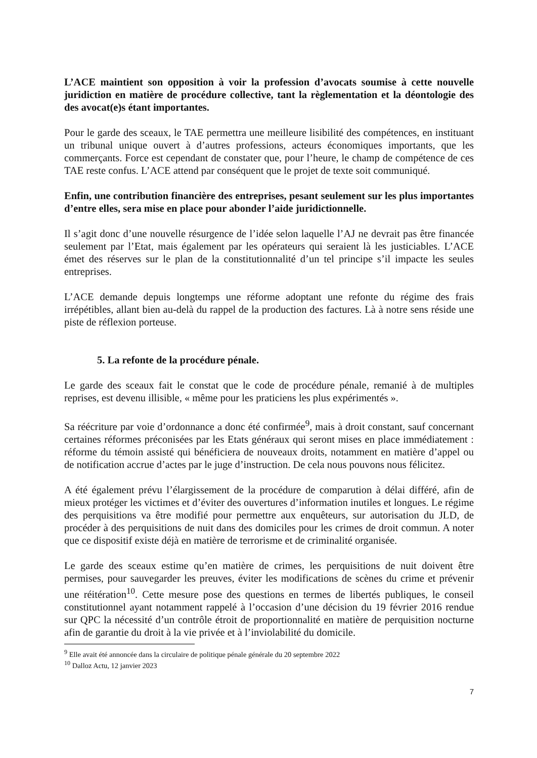L’ACE maintient son opposition à voir la profession d’avocats soumise à cette nouvelle juridiction en matière de procédure collective, tant la règlementation et la déontologie des des avocat(e)s étant importantes.
Pour le garde des sceaux, le TAE permettra une meilleure lisibilité des compétences, en instituant un tribunal unique ouvert à d’autres professions, acteurs économiques importants, que les commerçants. Force est cependant de constater que, pour l’heure, le champ de compétence de ces TAE reste confus. L’ACE attend par conséquent que le projet de texte soit communiqué.
Enfin, une contribution financière des entreprises, pesant seulement sur les plus importantes d’entre elles, sera mise en place pour abonder l’aide juridictionnelle.
Il s’agit donc d’une nouvelle résurgence de l’idée selon laquelle l’AJ ne devrait pas être financée seulement par l’Etat, mais également par les opérateurs qui seraient là les justiciables. L’ACE émet des réserves sur le plan de la constitutionnalité d’un tel principe s’il impacte les seules entreprises.
L’ACE demande depuis longtemps une réforme adoptant une refonte du régime des frais irrépétibles, allant bien au-delà du rappel de la production des factures. Là à notre sens réside une piste de réflexion porteuse.
5. La refonte de la procédure pénale.
Le garde des sceaux fait le constat que le code de procédure pénale, remanié à de multiples reprises, est devenu illisible, « même pour les praticiens les plus expérimentés ».
Sa réécriture par voie d’ordonnance a donc été confirmée<sup>9</sup>, mais à droit constant, sauf concernant certaines réformes préconisées par les Etats généraux qui seront mises en place immédiatement : réforme du témoin assisté qui bénéficiera de nouveaux droits, notamment en matière d’appel ou de notification accrue d’actes par le juge d’instruction. De cela nous pouvons nous félicitez.
A été également prévu l’élargissement de la procédure de comparution à délai différé, afin de mieux protéger les victimes et d’éviter des ouvertures d’information inutiles et longues. Le régime des perquisitions va être modifié pour permettre aux enquêteurs, sur autorisation du JLD, de procéder à des perquisitions de nuit dans des domiciles pour les crimes de droit commun. A noter que ce dispositif existe déjà en matière de terrorisme et de criminalité organisée.
Le garde des sceaux estime qu’en matière de crimes, les perquisitions de nuit doivent être permises, pour sauvegarder les preuves, éviter les modifications de scènes du crime et prévenir une réitération<sup>10</sup>. Cette mesure pose des questions en termes de libertés publiques, le conseil constitutionnel ayant notamment rappelé à l’occasion d’une décision du 19 février 2016 rendue sur QPC la nécessité d’un contrôle étroit de proportionnalité en matière de perquisition nocturne afin de garantie du droit à la vie privée et à l’inviolabilité du domicile.
<sup>9</sup> Elle avait été annoncée dans la circulaire de politique pénale générale du 20 septembre 2022
<sup>10</sup> Dalloz Actu, 12 janvier 2023
7